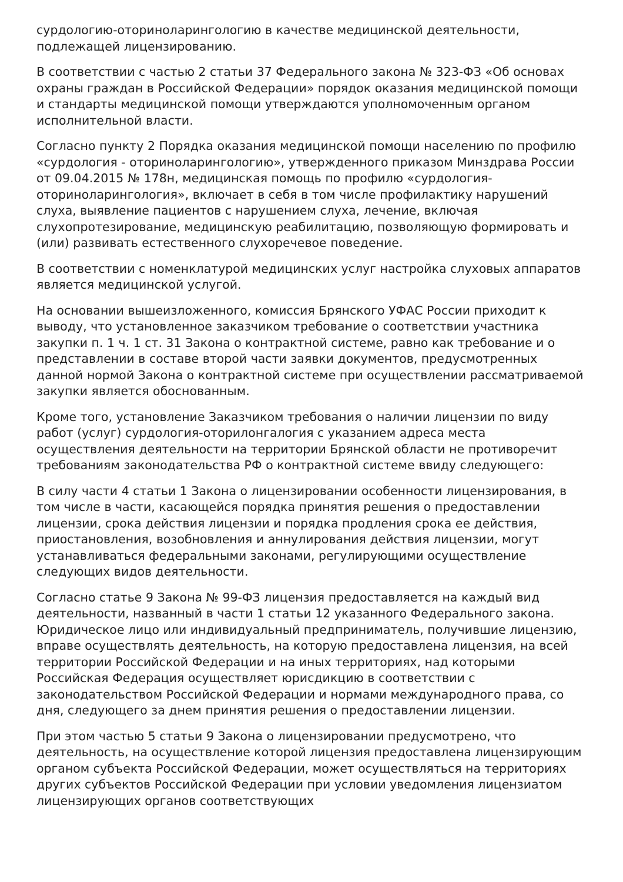сурдологию-оториноларингологию в качестве медицинской деятельности, подлежащей лицензированию.
В соответствии с частью 2 статьи 37 Федерального закона № 323-ФЗ «Об основах охраны граждан в Российской Федерации» порядок оказания медицинской помощи и стандарты медицинской помощи утверждаются уполномоченным органом исполнительной власти.
Согласно пункту 2 Порядка оказания медицинской помощи населению по профилю «сурдология - оториноларингологию», утвержденного приказом Минздрава России от 09.04.2015 № 178н, медицинская помощь по профилю «сурдология-оториноларингология», включает в себя в том числе профилактику нарушений слуха, выявление пациентов с нарушением слуха, лечение, включая слухопротезирование, медицинскую реабилитацию, позволяющую формировать и (или) развивать естественного слухоречевое поведение.
В соответствии с номенклатурой медицинских услуг настройка слуховых аппаратов является медицинской услугой.
На основании вышеизложенного, комиссия Брянского УФАС России приходит к выводу, что установленное заказчиком требование о соответствии участника закупки п. 1 ч. 1 ст. 31 Закона о контрактной системе, равно как требование и о представлении в составе второй части заявки документов, предусмотренных данной нормой Закона о контрактной системе при осуществлении рассматриваемой закупки является обоснованным.
Кроме того, установление Заказчиком требования о наличии лицензии по виду работ (услуг) сурдология-оторилонгалогия с указанием адреса места осуществления деятельности на территории Брянской области не противоречит требованиям законодательства РФ о контрактной системе ввиду следующего:
В силу части 4 статьи 1 Закона о лицензировании особенности лицензирования, в том числе в части, касающейся порядка принятия решения о предоставлении лицензии, срока действия лицензии и порядка продления срока ее действия, приостановления, возобновления и аннулирования действия лицензии, могут устанавливаться федеральными законами, регулирующими осуществление следующих видов деятельности.
Согласно статье 9 Закона № 99-ФЗ лицензия предоставляется на каждый вид деятельности, названный в части 1 статьи 12 указанного Федерального закона. Юридическое лицо или индивидуальный предприниматель, получившие лицензию, вправе осуществлять деятельность, на которую предоставлена лицензия, на всей территории Российской Федерации и на иных территориях, над которыми Российская Федерация осуществляет юрисдикцию в соответствии с законодательством Российской Федерации и нормами международного права, со дня, следующего за днем принятия решения о предоставлении лицензии.
При этом частью 5 статьи 9 Закона о лицензировании предусмотрено, что деятельность, на осуществление которой лицензия предоставлена лицензирующим органом субъекта Российской Федерации, может осуществляться на территориях других субъектов Российской Федерации при условии уведомления лицензиатом лицензирующих органов соответствующих